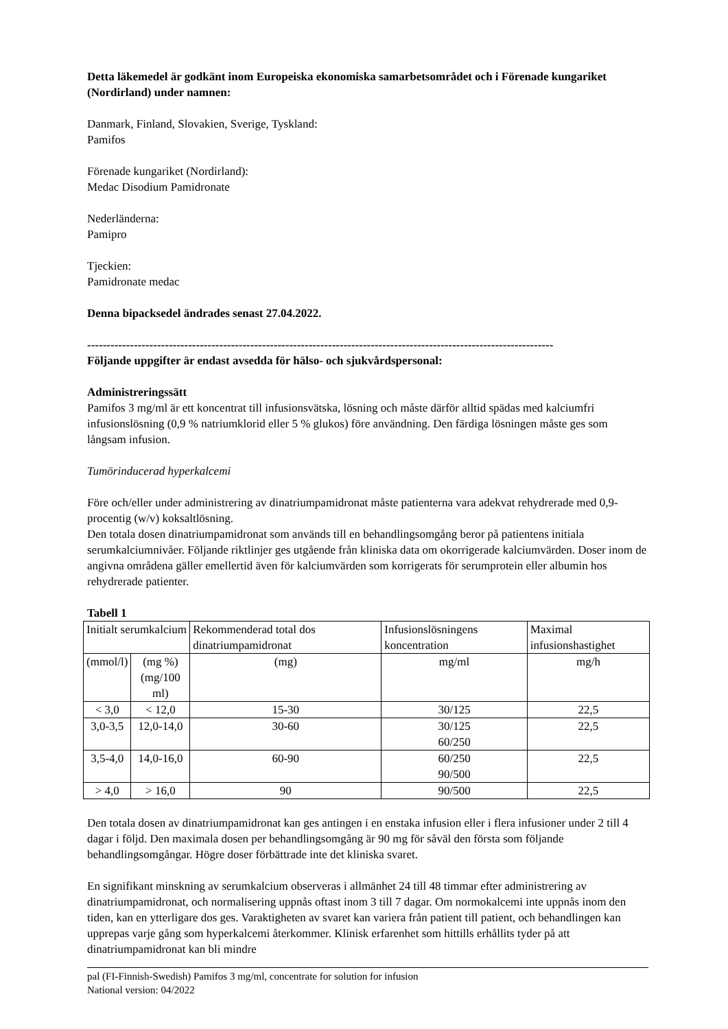Detta läkemedel är godkänt inom Europeiska ekonomiska samarbetsområdet och i Förenade kungariket (Nordirland) under namnen:
Danmark, Finland, Slovakien, Sverige, Tyskland:
Pamifos
Förenade kungariket (Nordirland):
Medac Disodium Pamidronate
Nederländerna:
Pamipro
Tjeckien:
Pamidronate medac
Denna bipacksedel ändrades senast 27.04.2022.
------------------------------------------------------------------------------------------------------------------------
Följande uppgifter är endast avsedda för hälso- och sjukvårdspersonal:
Administreringssätt
Pamifos 3 mg/ml är ett koncentrat till infusionsvätska, lösning och måste därför alltid spädas med kalciumfri infusionslösning (0,9 % natriumklorid eller 5 % glukos) före användning. Den färdiga lösningen måste ges som långsam infusion.
Tumörinducerad hyperkalcemi
Före och/eller under administrering av dinatriumpamidronat måste patienterna vara adekvat rehydrerade med 0,9-procentig (w/v) koksaltlösning.
Den totala dosen dinatriumpamidronat som används till en behandlingsomgång beror på patientens initiala serumkalciumnivåer. Följande riktlinjer ges utgående från kliniska data om okorrigerade kalciumvärden. Doser inom de angivna områdena gäller emellertid även för kalciumvärden som korrigerats för serumprotein eller albumin hos rehydrerade patienter.
Tabell 1
| Initialt serumkalcium | | Rekommenderad total dos dinatriumpamidronat | Infusionslösningens koncentration | Maximal infusionshastighet |
| (mmol/l) | (mg %) (mg/100 ml) | (mg) | mg/ml | mg/h |
| < 3,0 | < 12,0 | 15-30 | 30/125 | 22,5 |
| 3,0-3,5 | 12,0-14,0 | 30-60 | 30/125 60/250 | 22,5 |
| 3,5-4,0 | 14,0-16,0 | 60-90 | 60/250 90/500 | 22,5 |
| > 4,0 | > 16,0 | 90 | 90/500 | 22,5 |
Den totala dosen av dinatriumpamidronat kan ges antingen i en enstaka infusion eller i flera infusioner under 2 till 4 dagar i följd. Den maximala dosen per behandlingsomgång är 90 mg för såväl den första som följande behandlingsomgångar. Högre doser förbättrade inte det kliniska svaret.
En signifikant minskning av serumkalcium observeras i allmänhet 24 till 48 timmar efter administrering av dinatriumpamidronat, och normalisering uppnås oftast inom 3 till 7 dagar. Om normokalcemi inte uppnås inom den tiden, kan en ytterligare dos ges. Varaktigheten av svaret kan variera från patient till patient, och behandlingen kan upprepas varje gång som hyperkalcemi återkommer. Klinisk erfarenhet som hittills erhållits tyder på att dinatriumpamidronat kan bli mindre
pal (FI-Finnish-Swedish) Pamifos 3 mg/ml, concentrate for solution for infusion
National version: 04/2022